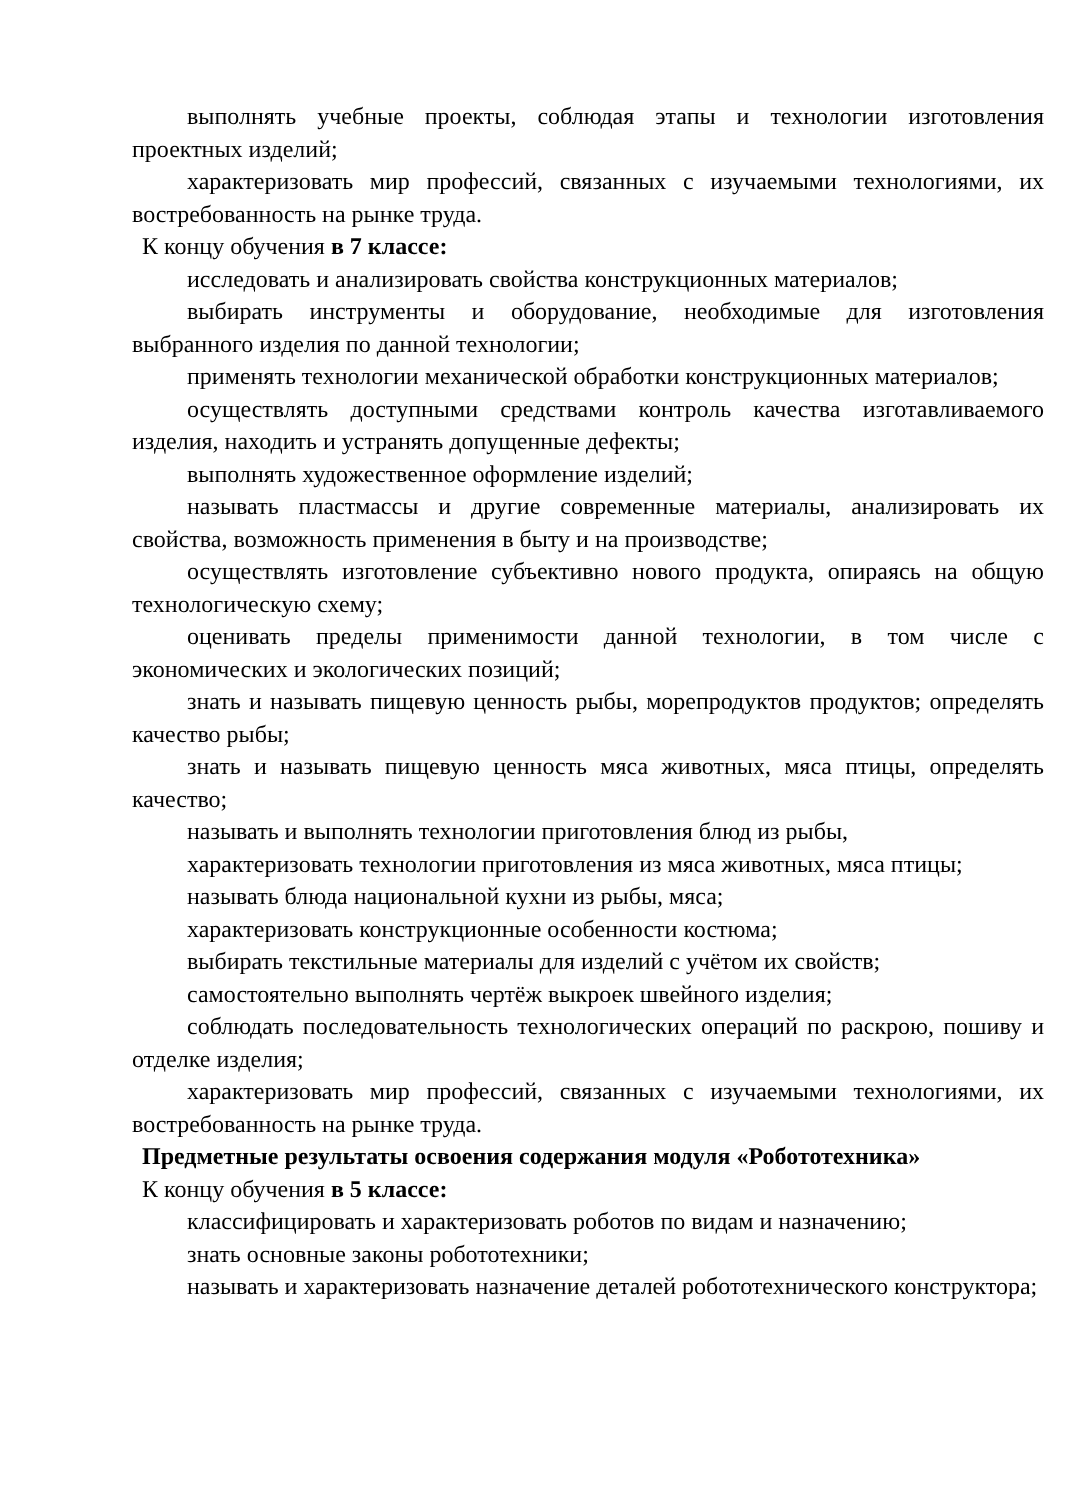выполнять учебные проекты, соблюдая этапы и технологии изготовления проектных изделий;
характеризовать мир профессий, связанных с изучаемыми технологиями, их востребованность на рынке труда.
К концу обучения в 7 классе:
исследовать и анализировать свойства конструкционных материалов;
выбирать инструменты и оборудование, необходимые для изготовления выбранного изделия по данной технологии;
применять технологии механической обработки конструкционных материалов;
осуществлять доступными средствами контроль качества изготавливаемого изделия, находить и устранять допущенные дефекты;
выполнять художественное оформление изделий;
называть пластмассы и другие современные материалы, анализировать их свойства, возможность применения в быту и на производстве;
осуществлять изготовление субъективно нового продукта, опираясь на общую технологическую схему;
оценивать пределы применимости данной технологии, в том числе с экономических и экологических позиций;
знать и называть пищевую ценность рыбы, морепродуктов продуктов; определять качество рыбы;
знать и называть пищевую ценность мяса животных, мяса птицы, определять качество;
называть и выполнять технологии приготовления блюд из рыбы,
характеризовать технологии приготовления из мяса животных, мяса птицы;
называть блюда национальной кухни из рыбы, мяса;
характеризовать конструкционные особенности костюма;
выбирать текстильные материалы для изделий с учётом их свойств;
самостоятельно выполнять чертёж выкроек швейного изделия;
соблюдать последовательность технологических операций по раскрою, пошиву и отделке изделия;
характеризовать мир профессий, связанных с изучаемыми технологиями, их востребованность на рынке труда.
Предметные результаты освоения содержания модуля «Робототехника»
К концу обучения в 5 классе:
классифицировать и характеризовать роботов по видам и назначению;
знать основные законы робототехники;
называть и характеризовать назначение деталей робототехнического конструктора;